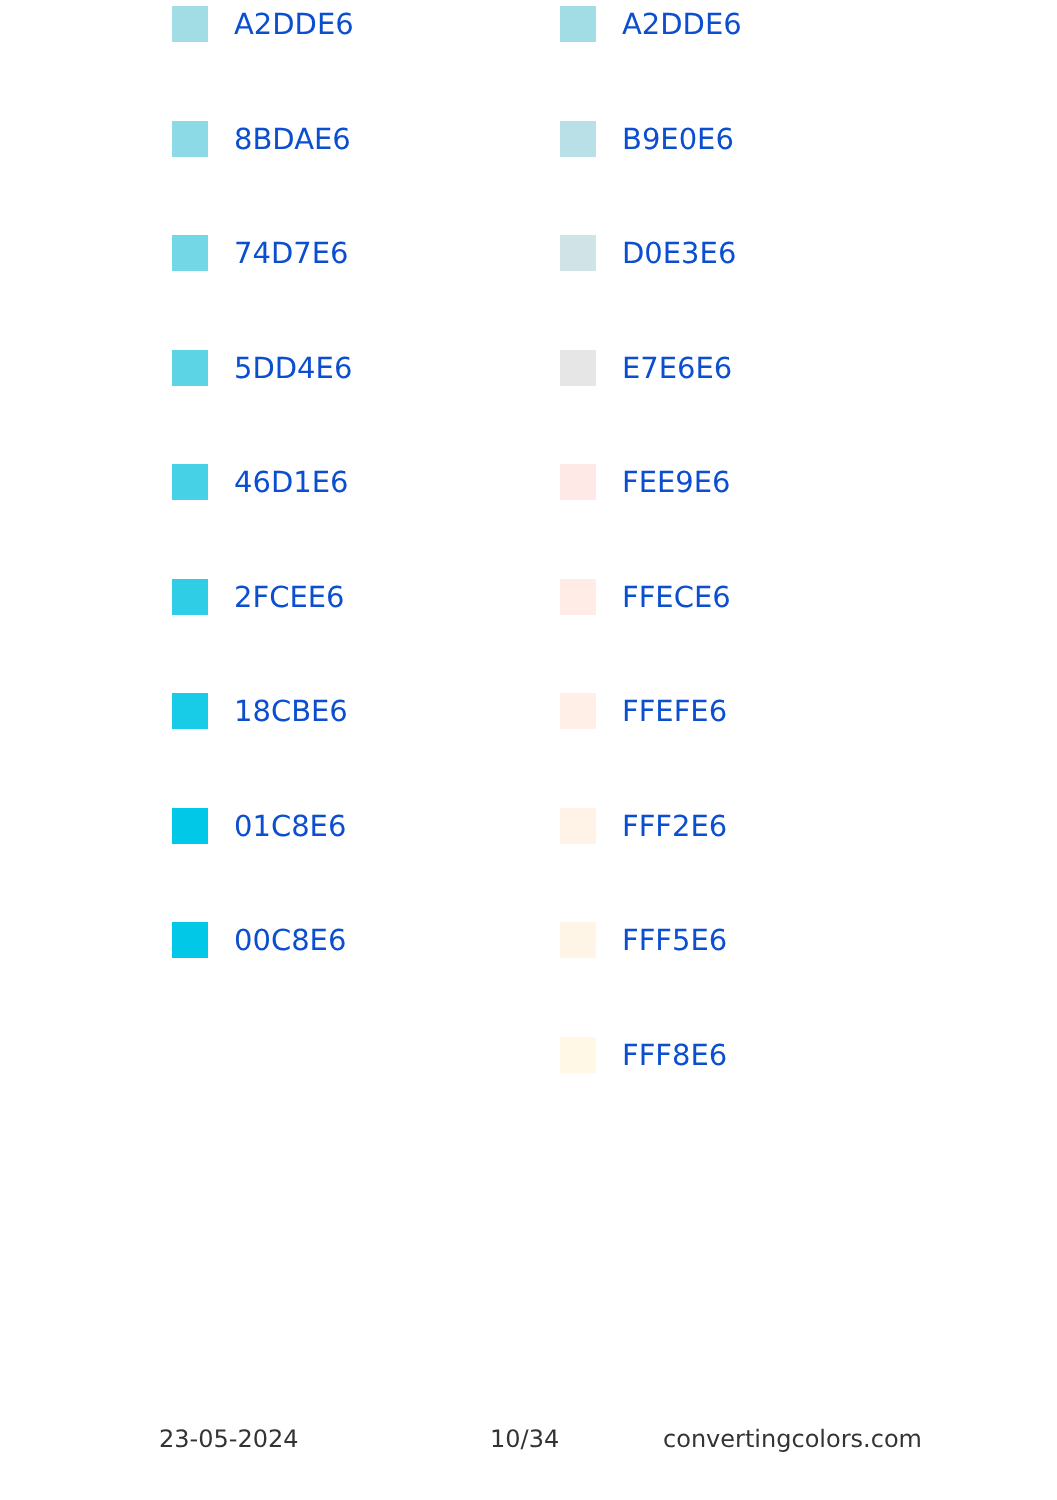A2DDE6
8BDAE6
74D7E6
5DD4E6
46D1E6
2FCEE6
18CBE6
01C8E6
00C8E6
A2DDE6
B9E0E6
D0E3E6
E7E6E6
FEE9E6
FFECE6
FFEFE6
FFF2E6
FFF5E6
FFF8E6
23-05-2024 10/34 convertingcolors.com